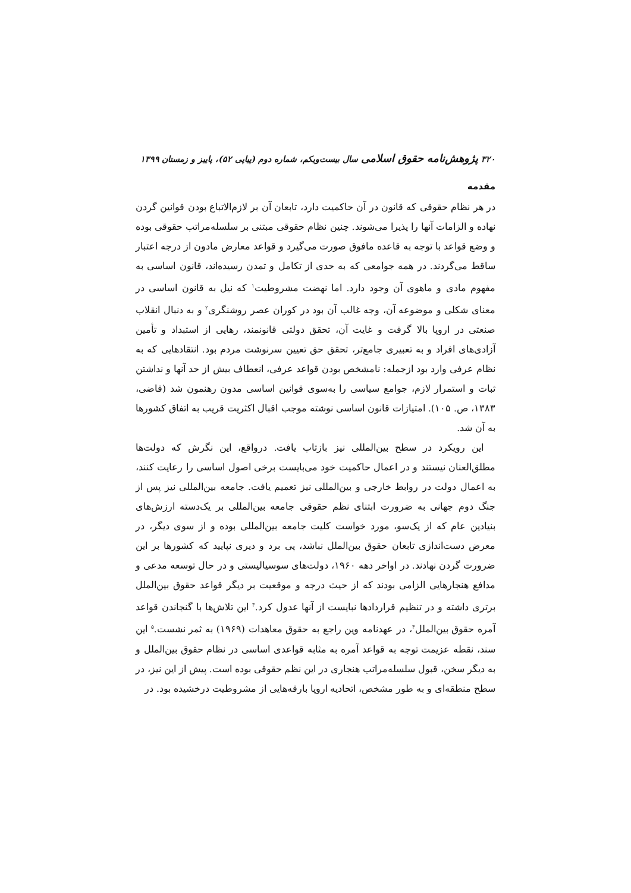۳۲۰ پژوهش‌نامه حقوق اسلامی سال بیست‌ویکم، شماره دوم (پیاپی ۵۲)، پاییز و زمستان ۱۳۹۹
مقدمه
در هر نظام حقوقی که قانون در آن حاکمیت دارد، تابعان آن بر لازم‌الاتباع بودن قوانین گردن نهاده و الزامات آنها را پذیرا می‌شوند. چنین نظام حقوقی مبتنی بر سلسله‌مراتب حقوقی بوده و وضع قواعد با توجه به قاعده مافوق صورت می‌گیرد و قواعد معارض مادون از درجه اعتبار ساقط می‌گردند. در همه جوامعی که به حدی از تکامل و تمدن رسیده‌اند، قانون اساسی به مفهوم مادی و ماهوی آن وجود دارد. اما نهضت مشروطیت<sup>۱</sup> که نیل به قانون اساسی در معنای شکلی و موضوعه آن، وجه غالب آن بود در کوران عصر روشنگری<sup>۲</sup> و به دنبال انقلاب صنعتی در اروپا بالا گرفت و غایت آن، تحقق دولتی قانونمند، رهایی از استبداد و تأمین آزادی‌های افراد و به تعبیری جامع‌تر، تحقق حق تعیین سرنوشت مردم بود. انتقادهایی که به نظام عرفی وارد بود ازجمله: نامشخص بودن قواعد عرفی، انعطاف بیش از حد آنها و نداشتن ثبات و استمرار لازم، جوامع سیاسی را به‌سوی قوانین اساسی مدون رهنمون شد (قاضی، ۱۳۸۳، ص. ۱۰۵). امتیازات قانون اساسی نوشته موجب اقبال اکثریت قریب به اتفاق کشورها به آن شد.
این رویکرد در سطح بین‌المللی نیز بازتاب یافت. درواقع، این نگرش که دولت‌ها مطلق‌العنان نیستند و در اعمال حاکمیت خود می‌بایست برخی اصول اساسی را رعایت کنند، به اعمال دولت در روابط خارجی و بین‌المللی نیز تعمیم یافت. جامعه بین‌المللی نیز پس از جنگ دوم جهانی به ضرورت ابتنای نظم حقوقی جامعه بین‌المللی بر یک‌دسته ارزش‌های بنیادین عام که از یک‌سو، مورد خواست کلیت جامعه بین‌المللی بوده و از سوی دیگر، در معرض دست‌اندازی تابعان حقوق بین‌الملل نباشد، پی برد و دیری نپایید که کشورها بر این ضرورت گردن نهادند. در اواخر دهه ۱۹۶۰، دولت‌های سوسیالیستی و در حال توسعه مدعی و مدافع هنجارهایی الزامی بودند که از حیث درجه و موقعیت بر دیگر قواعد حقوق بین‌الملل برتری داشته و در تنظیم قراردادها نبایست از آنها عدول کرد.<sup>۳</sup> این تلاش‌ها با گنجاندن قواعد آمره حقوق بین‌الملل<sup>۴</sup>، در عهدنامه وین راجع به حقوق معاهدات (۱۹۶۹) به ثمر نشست.<sup>۵</sup> این سند، نقطه عزیمت توجه به قواعد آمره به مثابه قواعدی اساسی در نظام حقوق بین‌الملل و به دیگر سخن، قبول سلسله‌مراتب هنجاری در این نظم حقوقی بوده است. پیش از این نیز، در سطح منطقه‌ای و به طور مشخص، اتحادیه اروپا بارقه‌هایی از مشروطیت درخشیده بود. در